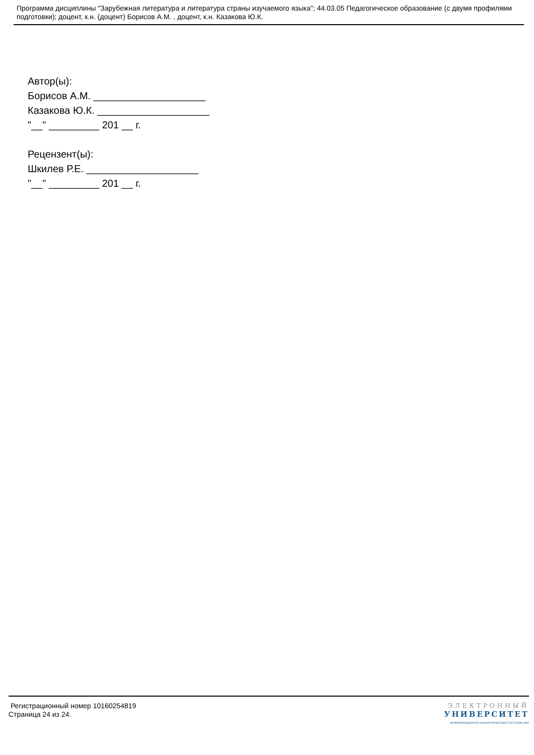Программа дисциплины "Зарубежная литература и литература страны изучаемого языка"; 44.03.05 Педагогическое образование (с двумя профилями подготовки); доцент, к.н. (доцент) Борисов А.М. , доцент, к.н. Казакова Ю.К.
Автор(ы):
Борисов А.М. ____________________
Казакова Ю.К. ____________________
"__" _________ 201 __ г.
Рецензент(ы):
Шкилев Р.Е. ____________________
"__" _________ 201 __ г.
Регистрационный номер 10160254819
Страница 24 из 24.
ЭЛЕКТРОННЫЙ
УНИВЕРСИТЕТ
ИНФОРМАЦИОННО-АНАЛИТИЧЕСКАЯ СИСТЕМА КФУ